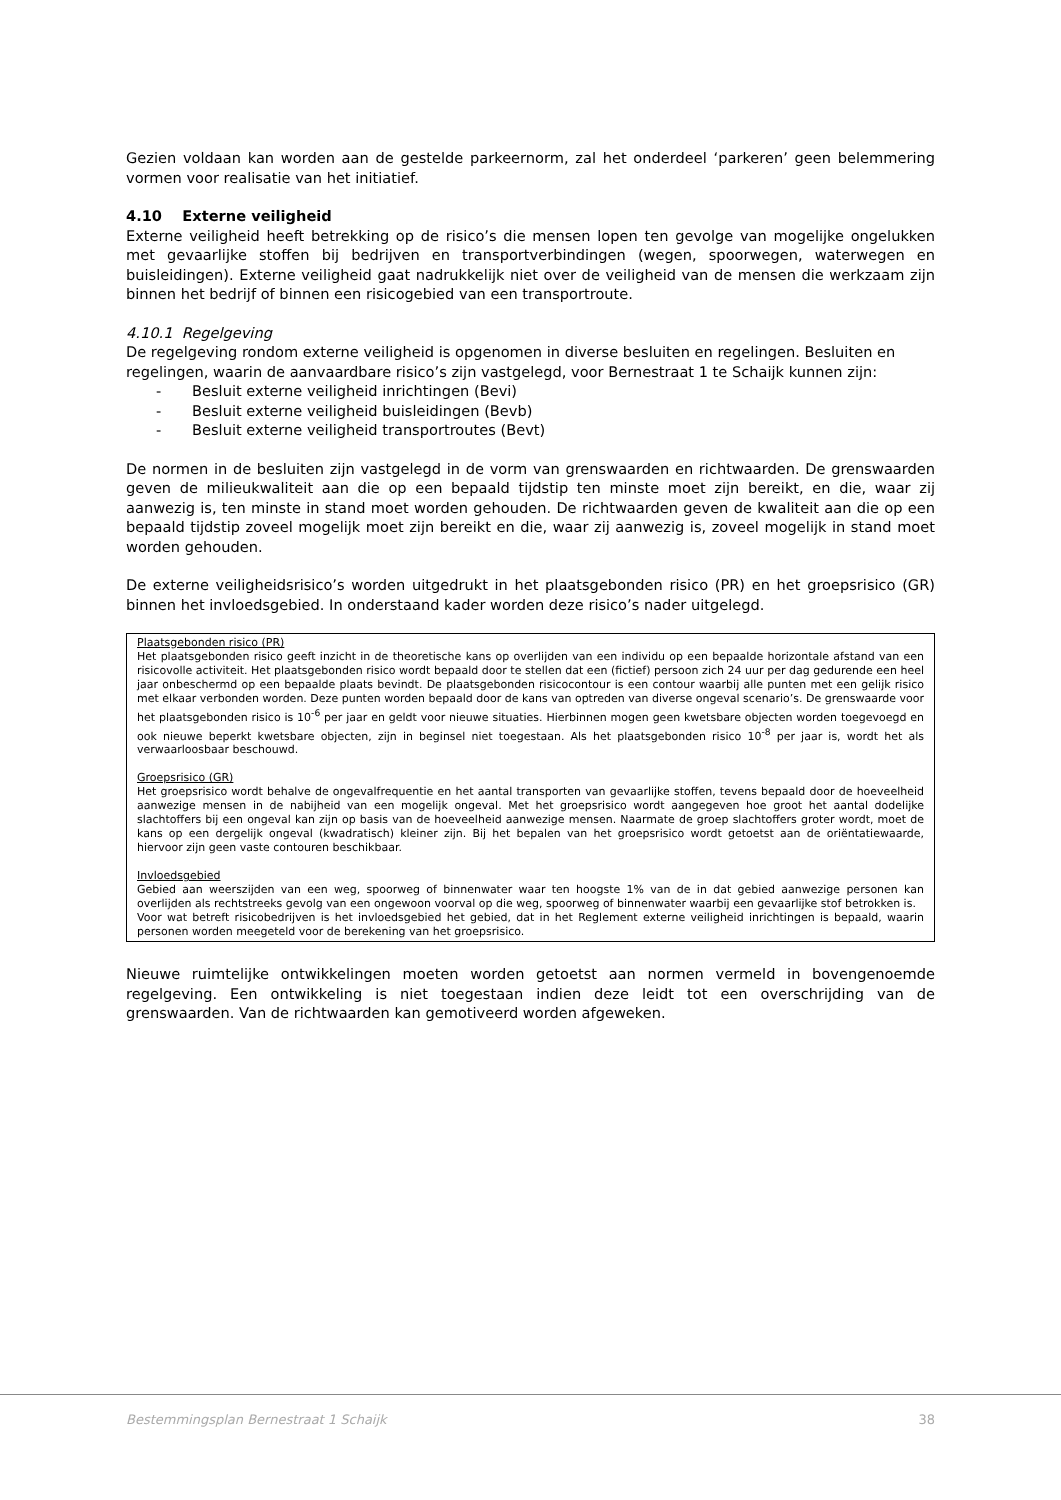Gezien voldaan kan worden aan de gestelde parkeernorm, zal het onderdeel ‘parkeren’ geen belemmering vormen voor realisatie van het initiatief.
4.10 Externe veiligheid
Externe veiligheid heeft betrekking op de risico’s die mensen lopen ten gevolge van mogelijke ongelukken met gevaarlijke stoffen bij bedrijven en transportverbindingen (wegen, spoorwegen, waterwegen en buisleidingen). Externe veiligheid gaat nadrukkelijk niet over de veiligheid van de mensen die werkzaam zijn binnen het bedrijf of binnen een risicogebied van een transportroute.
4.10.1 Regelgeving
De regelgeving rondom externe veiligheid is opgenomen in diverse besluiten en regelingen. Besluiten en regelingen, waarin de aanvaardbare risico’s zijn vastgelegd, voor Bernestraat 1 te Schaijk kunnen zijn:
- Besluit externe veiligheid inrichtingen (Bevi)
- Besluit externe veiligheid buisleidingen (Bevb)
- Besluit externe veiligheid transportroutes (Bevt)
De normen in de besluiten zijn vastgelegd in de vorm van grenswaarden en richtwaarden. De grenswaarden geven de milieukwaliteit aan die op een bepaald tijdstip ten minste moet zijn bereikt, en die, waar zij aanwezig is, ten minste in stand moet worden gehouden. De richtwaarden geven de kwaliteit aan die op een bepaald tijdstip zoveel mogelijk moet zijn bereikt en die, waar zij aanwezig is, zoveel mogelijk in stand moet worden gehouden.
De externe veiligheidsrisico’s worden uitgedrukt in het plaatsgebonden risico (PR) en het groepsrisico (GR) binnen het invloedsgebied. In onderstaand kader worden deze risico’s nader uitgelegd.
Plaatsgebonden risico (PR)
Het plaatsgebonden risico geeft inzicht in de theoretische kans op overlijden van een individu op een bepaalde horizontale afstand van een risicovolle activiteit. Het plaatsgebonden risico wordt bepaald door te stellen dat een (fictief) persoon zich 24 uur per dag gedurende een heel jaar onbeschermd op een bepaalde plaats bevindt. De plaatsgebonden risicocontour is een contour waarbij alle punten met een gelijk risico met elkaar verbonden worden. Deze punten worden bepaald door de kans van optreden van diverse ongeval scenario’s. De grenswaarde voor het plaatsgebonden risico is 10<sup>-6</sup> per jaar en geldt voor nieuwe situaties. Hierbinnen mogen geen kwetsbare objecten worden toegevoegd en ook nieuwe beperkt kwetsbare objecten, zijn in beginsel niet toegestaan. Als het plaatsgebonden risico 10<sup>-8</sup> per jaar is, wordt het als verwaarloosbaar beschouwd.
Groepsrisico (GR)
Het groepsrisico wordt behalve de ongevalfrequentie en het aantal transporten van gevaarlijke stoffen, tevens bepaald door de hoeveelheid aanwezige mensen in de nabijheid van een mogelijk ongeval. Met het groepsrisico wordt aangegeven hoe groot het aantal dodelijke slachtoffers bij een ongeval kan zijn op basis van de hoeveelheid aanwezige mensen. Naarmate de groep slachtoffers groter wordt, moet de kans op een dergelijk ongeval (kwadratisch) kleiner zijn. Bij het bepalen van het groepsrisico wordt getoetst aan de oriëntatiewaarde, hiervoor zijn geen vaste contouren beschikbaar.
Invloedsgebied
Gebied aan weerszijden van een weg, spoorweg of binnenwater waar ten hoogste 1% van de in dat gebied aanwezige personen kan overlijden als rechtstreeks gevolg van een ongewoon voorval op die weg, spoorweg of binnenwater waarbij een gevaarlijke stof betrokken is.
Voor wat betreft risicobedrijven is het invloedsgebied het gebied, dat in het Reglement externe veiligheid inrichtingen is bepaald, waarin personen worden meegeteld voor de berekening van het groepsrisico.
Nieuwe ruimtelijke ontwikkelingen moeten worden getoetst aan normen vermeld in bovengenoemde regelgeving. Een ontwikkeling is niet toegestaan indien deze leidt tot een overschrijding van de grenswaarden. Van de richtwaarden kan gemotiveerd worden afgeweken.
Bestemmingsplan Bernestraat 1 Schaijk 38